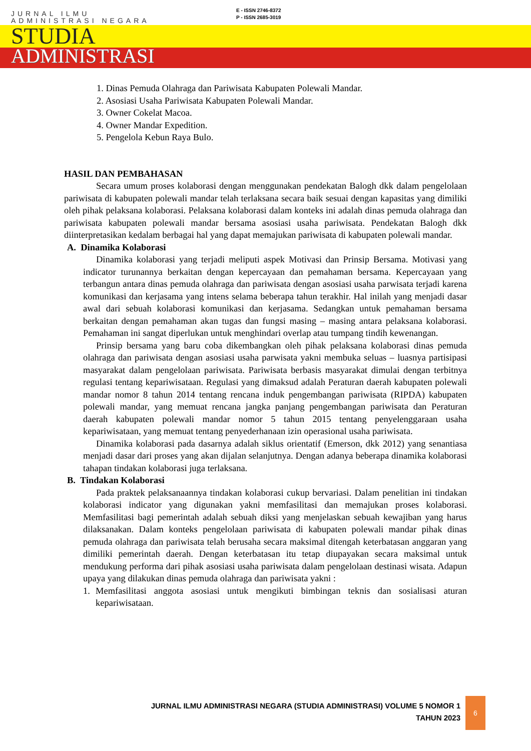JURNAL ILMU
ADMINISTRASI NEGARA
E - ISSN 2746-8372
P - ISSN 2685-3019
STUDIA
ADMINISTRASI
1. Dinas Pemuda Olahraga dan Pariwisata Kabupaten Polewali Mandar.
2. Asosiasi Usaha Pariwisata Kabupaten Polewali Mandar.
3. Owner Cokelat Macoa.
4. Owner Mandar Expedition.
5. Pengelola Kebun Raya Bulo.
HASIL DAN PEMBAHASAN
Secara umum proses kolaborasi dengan menggunakan pendekatan Balogh dkk dalam pengelolaan pariwisata di kabupaten polewali mandar telah terlaksana secara baik sesuai dengan kapasitas yang dimiliki oleh pihak pelaksana kolaborasi. Pelaksana kolaborasi dalam konteks ini adalah dinas pemuda olahraga dan pariwisata kabupaten polewali mandar bersama asosiasi usaha pariwisata. Pendekatan Balogh dkk diinterpretasikan kedalam berbagai hal yang dapat memajukan pariwisata di kabupaten polewali mandar.
A. Dinamika Kolaborasi
Dinamika kolaborasi yang terjadi meliputi aspek Motivasi dan Prinsip Bersama. Motivasi yang indicator turunannya berkaitan dengan kepercayaan dan pemahaman bersama. Kepercayaan yang terbangun antara dinas pemuda olahraga dan pariwisata dengan asosiasi usaha parwisata terjadi karena komunikasi dan kerjasama yang intens selama beberapa tahun terakhir. Hal inilah yang menjadi dasar awal dari sebuah kolaborasi komunikasi dan kerjasama. Sedangkan untuk pemahaman bersama berkaitan dengan pemahaman akan tugas dan fungsi masing – masing antara pelaksana kolaborasi. Pemahaman ini sangat diperlukan untuk menghindari overlap atau tumpang tindih kewenangan.
Prinsip bersama yang baru coba dikembangkan oleh pihak pelaksana kolaborasi dinas pemuda olahraga dan pariwisata dengan asosiasi usaha parwisata yakni membuka seluas – luasnya partisipasi masyarakat dalam pengelolaan pariwisata. Pariwisata berbasis masyarakat dimulai dengan terbitnya regulasi tentang kepariwisataan. Regulasi yang dimaksud adalah Peraturan daerah kabupaten polewali mandar nomor 8 tahun 2014 tentang rencana induk pengembangan pariwisata (RIPDA) kabupaten polewali mandar, yang memuat rencana jangka panjang pengembangan pariwisata dan Peraturan daerah kabupaten polewali mandar nomor 5 tahun 2015 tentang penyelenggaraan usaha kepariwisataan, yang memuat tentang penyederhanaan izin operasional usaha pariwisata.
Dinamika kolaborasi pada dasarnya adalah siklus orientatif (Emerson, dkk 2012) yang senantiasa menjadi dasar dari proses yang akan dijalan selanjutnya. Dengan adanya beberapa dinamika kolaborasi tahapan tindakan kolaborasi juga terlaksana.
B. Tindakan Kolaborasi
Pada praktek pelaksanaannya tindakan kolaborasi cukup bervariasi. Dalam penelitian ini tindakan kolaborasi indicator yang digunakan yakni memfasilitasi dan memajukan proses kolaborasi. Memfasilitasi bagi pemerintah adalah sebuah diksi yang menjelaskan sebuah kewajiban yang harus dilaksanakan. Dalam konteks pengelolaan pariwisata di kabupaten polewali mandar pihak dinas pemuda olahraga dan pariwisata telah berusaha secara maksimal ditengah keterbatasan anggaran yang dimiliki pemerintah daerah. Dengan keterbatasan itu tetap diupayakan secara maksimal untuk mendukung performa dari pihak asosiasi usaha pariwisata dalam pengelolaan destinasi wisata. Adapun upaya yang dilakukan dinas pemuda olahraga dan pariwisata yakni :
1. Memfasilitasi anggota asosiasi untuk mengikuti bimbingan teknis dan sosialisasi aturan kepariwisataan.
JURNAL ILMU ADMINISTRASI NEGARA (STUDIA ADMINISTRASI) VOLUME 5 NOMOR 1
TAHUN 2023
6